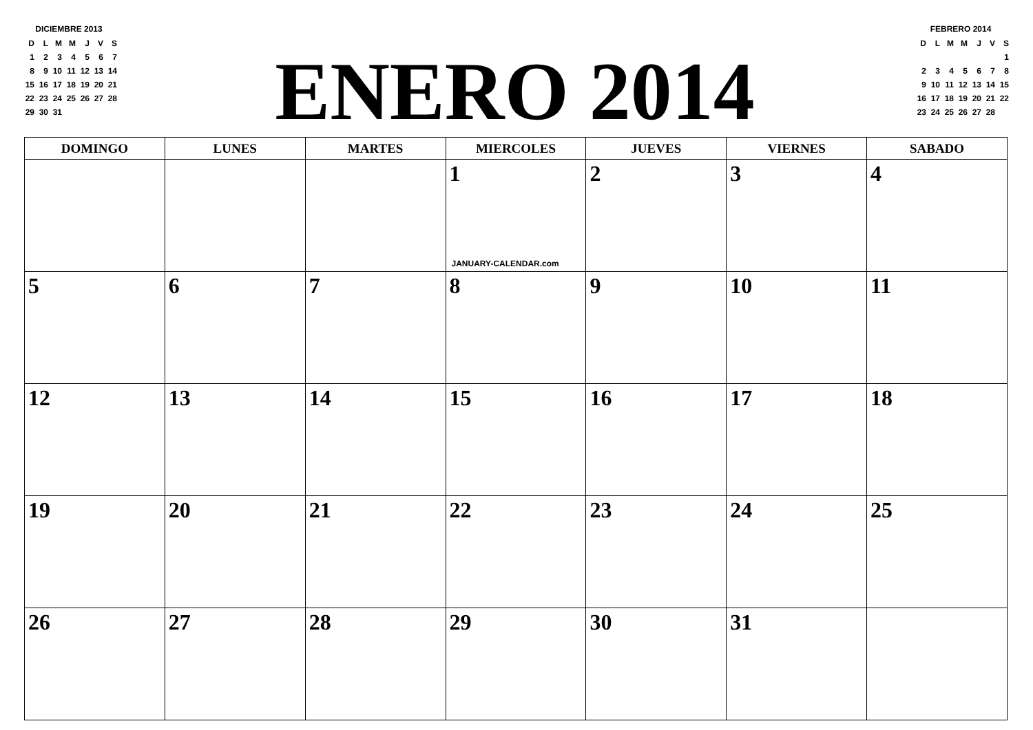DICIEMBRE 2013
| D | L | M | M | J | V | S |
| 1 | 2 | 3 | 4 | 5 | 6 | 7 |
| 8 | 9 | 10 | 11 | 12 | 13 | 14 |
| 15 | 16 | 17 | 18 | 19 | 20 | 21 |
| 22 | 23 | 24 | 25 | 26 | 27 | 28 |
| 29 | 30 | 31 | | | | |
ENERO 2014
FEBRERO 2014
| D | L | M | M | J | V | S |
| | | | | | | 1 |
| 2 | 3 | 4 | 5 | 6 | 7 | 8 |
| 9 | 10 | 11 | 12 | 13 | 14 | 15 |
| 16 | 17 | 18 | 19 | 20 | 21 | 22 |
| 23 | 24 | 25 | 26 | 27 | 28 | |
| DOMINGO | LUNES | MARTES | MIERCOLES | JUEVES | VIERNES | SABADO |
| --- | --- | --- | --- | --- | --- | --- |
| | | | 1 JANUARY-CALENDAR.com | 2 | 3 | 4 |
| 5 | 6 | 7 | 8 | 9 | 10 | 11 |
| 12 | 13 | 14 | 15 | 16 | 17 | 18 |
| 19 | 20 | 21 | 22 | 23 | 24 | 25 |
| 26 | 27 | 28 | 29 | 30 | 31 | |